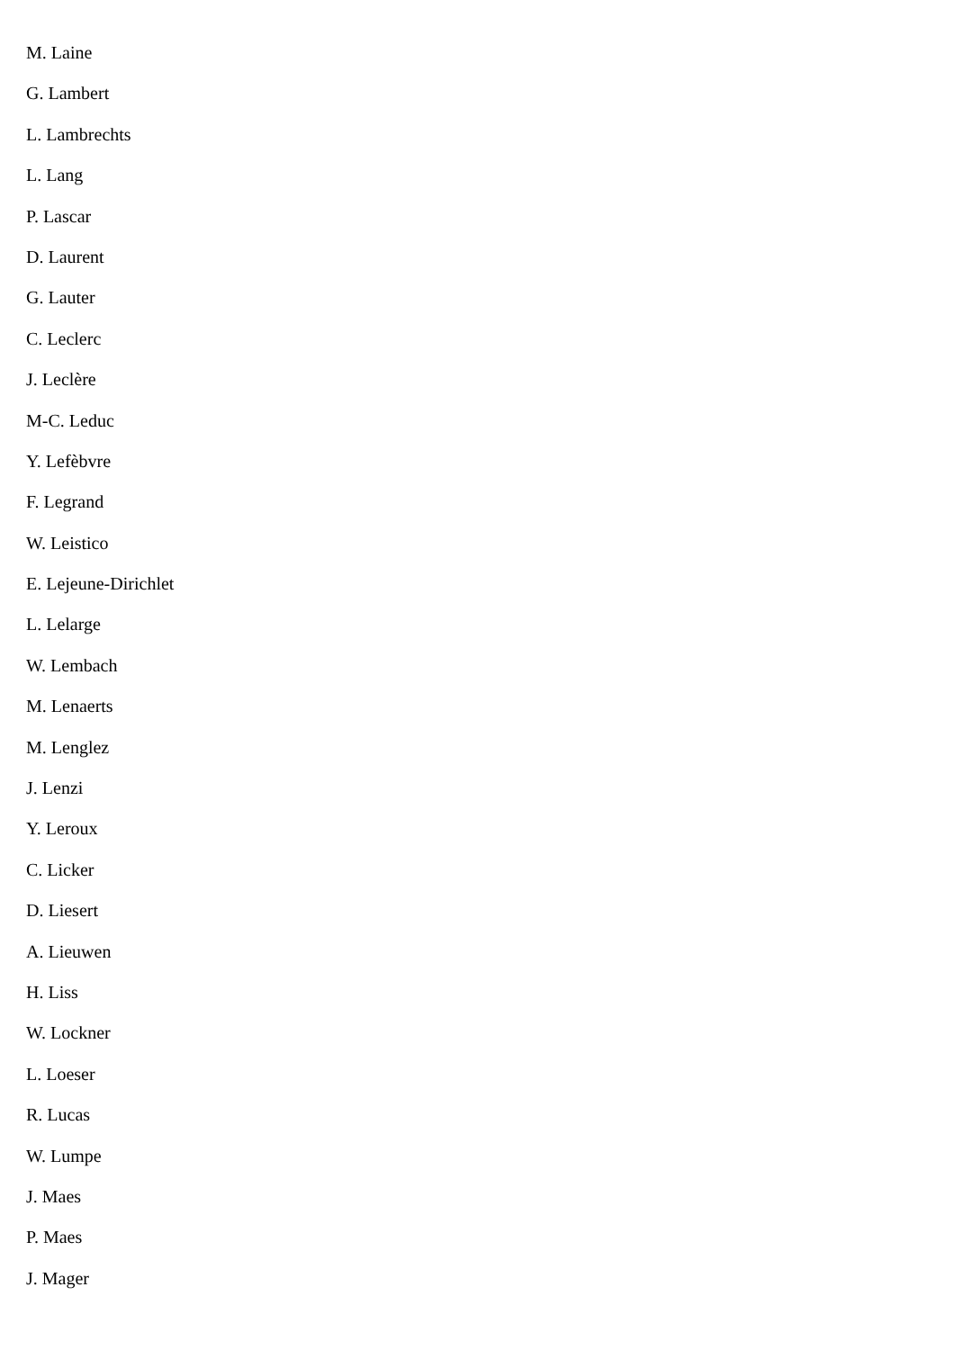M. Laine
G. Lambert
L. Lambrechts
L. Lang
P. Lascar
D. Laurent
G. Lauter
C. Leclerc
J. Leclère
M-C. Leduc
Y. Lefèbvre
F. Legrand
W. Leistico
E. Lejeune-Dirichlet
L. Lelarge
W. Lembach
M. Lenaerts
M. Lenglez
J. Lenzi
Y. Leroux
C. Licker
D. Liesert
A. Lieuwen
H. Liss
W. Lockner
L. Loeser
R. Lucas
W. Lumpe
J. Maes
P. Maes
J. Mager